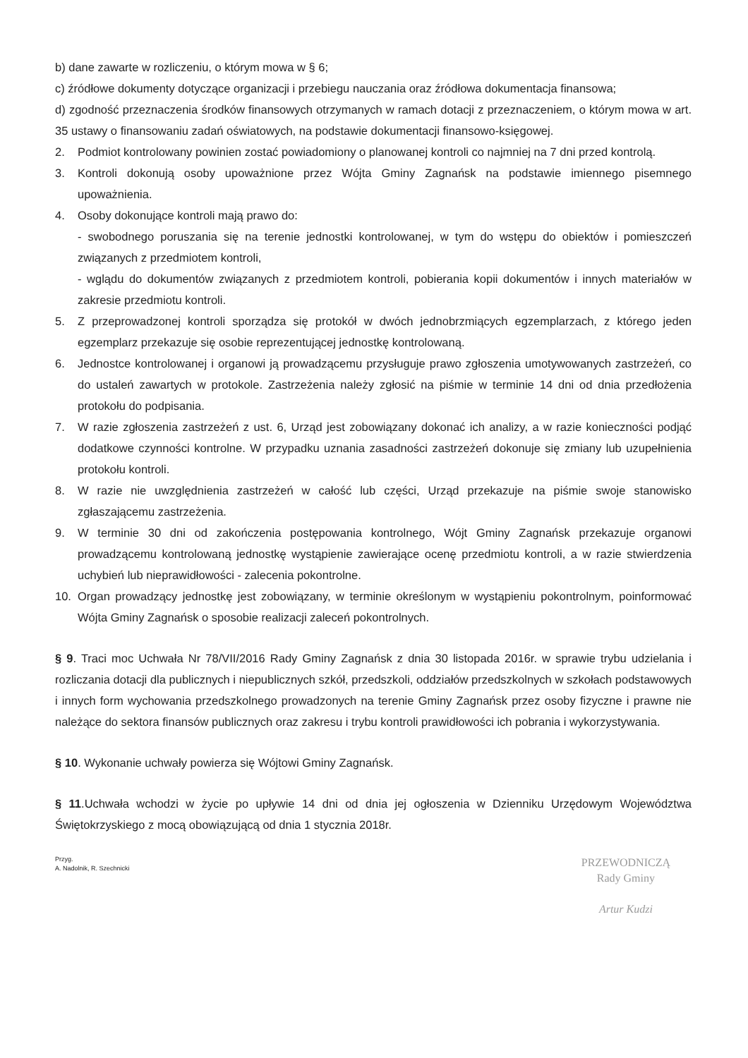b) dane zawarte w rozliczeniu, o którym mowa w § 6;
c) źródłowe dokumenty dotyczące organizacji i przebiegu nauczania oraz źródłowa dokumentacja finansowa;
d) zgodność przeznaczenia środków finansowych otrzymanych w ramach dotacji z przeznaczeniem, o którym mowa w art. 35 ustawy o finansowaniu zadań oświatowych, na podstawie dokumentacji finansowo-księgowej.
2. Podmiot kontrolowany powinien zostać powiadomiony o planowanej kontroli co najmniej na 7 dni przed kontrolą.
3. Kontroli dokonują osoby upoważnione przez Wójta Gminy Zagnańsk na podstawie imiennego pisemnego upoważnienia.
4. Osoby dokonujące kontroli mają prawo do:
- swobodnego poruszania się na terenie jednostki kontrolowanej, w tym do wstępu do obiektów i pomieszczeń związanych z przedmiotem kontroli,
- wglądu do dokumentów związanych z przedmiotem kontroli, pobierania kopii dokumentów i innych materiałów w zakresie przedmiotu kontroli.
5. Z przeprowadzonej kontroli sporządza się protokół w dwóch jednobrzmiących egzemplarzach, z którego jeden egzemplarz przekazuje się osobie reprezentującej jednostkę kontrolowaną.
6. Jednostce kontrolowanej i organowi ją prowadzącemu przysługuje prawo zgłoszenia umotywowanych zastrzeżeń, co do ustaleń zawartych w protokole. Zastrzeżenia należy zgłosić na piśmie w terminie 14 dni od dnia przedłożenia protokołu do podpisania.
7. W razie zgłoszenia zastrzeżeń z ust. 6, Urząd jest zobowiązany dokonać ich analizy, a w razie konieczności podjąć dodatkowe czynności kontrolne. W przypadku uznania zasadności zastrzeżeń dokonuje się zmiany lub uzupełnienia protokołu kontroli.
8. W razie nie uwzględnienia zastrzeżeń w całość lub części, Urząd przekazuje na piśmie swoje stanowisko zgłaszającemu zastrzeżenia.
9. W terminie 30 dni od zakończenia postępowania kontrolnego, Wójt Gminy Zagnańsk przekazuje organowi prowadzącemu kontrolowaną jednostkę wystąpienie zawierające ocenę przedmiotu kontroli, a w razie stwierdzenia uchybień lub nieprawidłowości - zalecenia pokontrolne.
10. Organ prowadzący jednostkę jest zobowiązany, w terminie określonym w wystąpieniu pokontrolnym, poinformować Wójta Gminy Zagnańsk o sposobie realizacji zaleceń pokontrolnych.
§ 9. Traci moc Uchwała Nr 78/VII/2016 Rady Gminy Zagnańsk z dnia 30 listopada 2016r. w sprawie trybu udzielania i rozliczania dotacji dla publicznych i niepublicznych szkół, przedszkoli, oddziałów przedszkolnych w szkołach podstawowych i innych form wychowania przedszkolnego prowadzonych na terenie Gminy Zagnańsk przez osoby fizyczne i prawne nie należące do sektora finansów publicznych oraz zakresu i trybu kontroli prawidłowości ich pobrania i wykorzystywania.
§ 10. Wykonanie uchwały powierza się Wójtowi Gminy Zagnańsk.
§ 11.Uchwała wchodzi w życie po upływie 14 dni od dnia jej ogłoszenia w Dzienniku Urzędowym Województwa Świętokrzyskiego z mocą obowiązującą od dnia 1 stycznia 2018r.
Przyg.
A. Nadolnik, R. Szechnicki
PRZEWODNICZĄ
Rady Gminy
Artur Kudzi